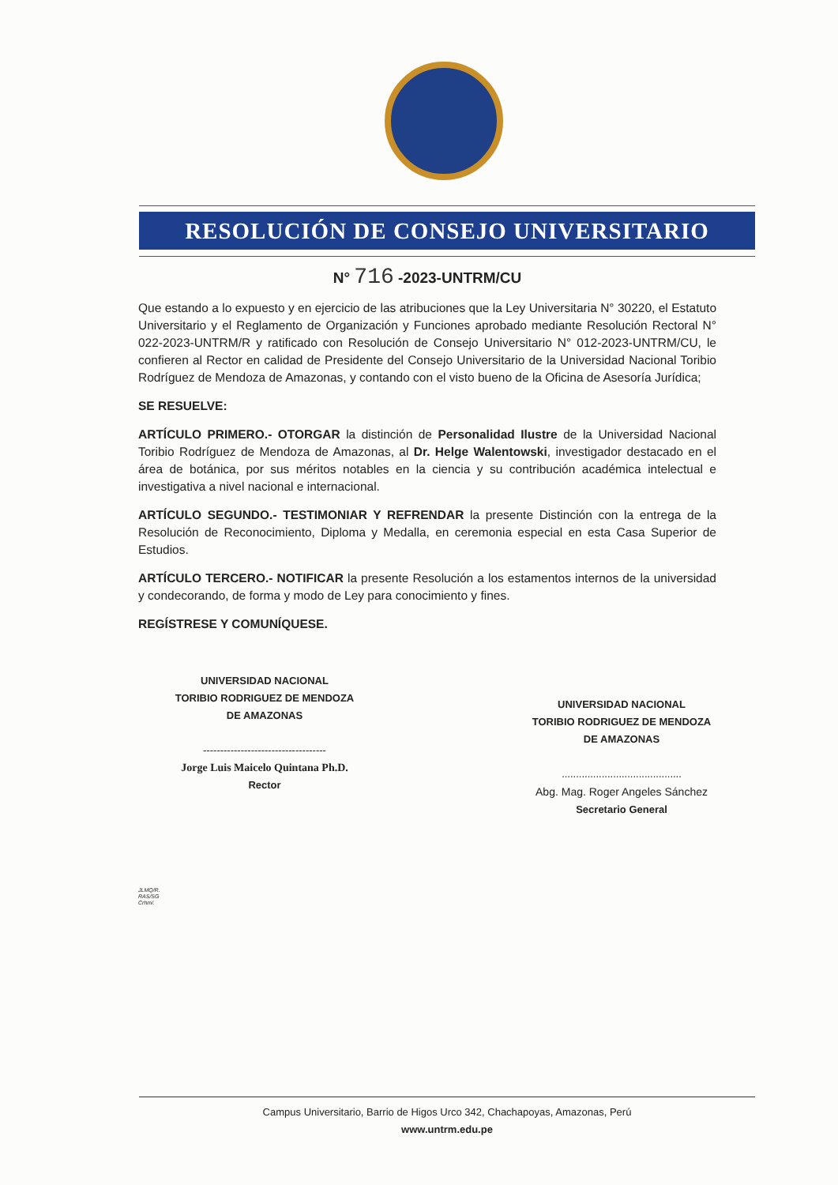RESOLUCIÓN DE CONSEJO UNIVERSITARIO
N° 716 -2023-UNTRM/CU
Que estando a lo expuesto y en ejercicio de las atribuciones que la Ley Universitaria N° 30220, el Estatuto Universitario y el Reglamento de Organización y Funciones aprobado mediante Resolución Rectoral N° 022-2023-UNTRM/R y ratificado con Resolución de Consejo Universitario N° 012-2023-UNTRM/CU, le confieren al Rector en calidad de Presidente del Consejo Universitario de la Universidad Nacional Toribio Rodríguez de Mendoza de Amazonas, y contando con el visto bueno de la Oficina de Asesoría Jurídica;
SE RESUELVE:
ARTÍCULO PRIMERO.- OTORGAR la distinción de Personalidad Ilustre de la Universidad Nacional Toribio Rodríguez de Mendoza de Amazonas, al Dr. Helge Walentowski, investigador destacado en el área de botánica, por sus méritos notables en la ciencia y su contribución académica intelectual e investigativa a nivel nacional e internacional.
ARTÍCULO SEGUNDO.- TESTIMONIAR Y REFRENDAR la presente Distinción con la entrega de la Resolución de Reconocimiento, Diploma y Medalla, en ceremonia especial en esta Casa Superior de Estudios.
ARTÍCULO TERCERO.- NOTIFICAR la presente Resolución a los estamentos internos de la universidad y condecorando, de forma y modo de Ley para conocimiento y fines.
REGÍSTRESE Y COMUNÍQUESE.
UNIVERSIDAD NACIONAL
TORIBIO RODRIGUEZ DE MENDOZA DE AMAZONAS
------------------------------------
Jorge Luis Maicelo Quintana Ph.D.
Rector
UNIVERSIDAD NACIONAL
TORIBIO RODRIGUEZ DE MENDOZA DE AMAZONAS
..........................................
Abg. Mag. Roger Angeles Sánchez
Secretario General
JLMQ/R.
RAS/SG
Crhm/.
Campus Universitario, Barrio de Higos Urco 342, Chachapoyas, Amazonas, Perú
www.untrm.edu.pe